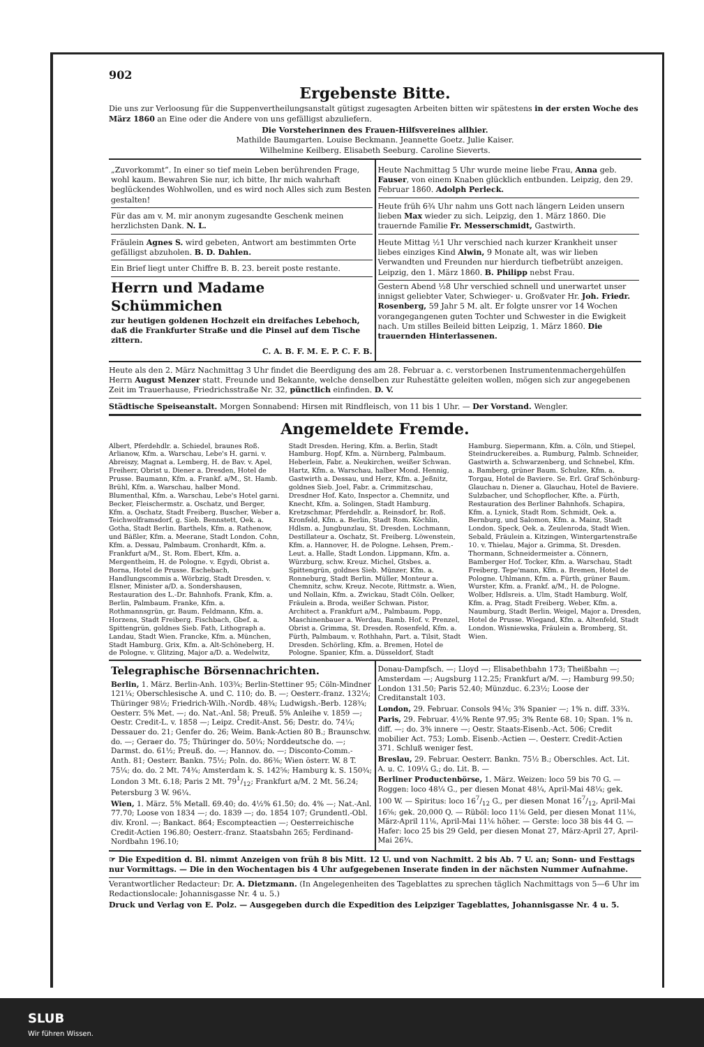902
Ergebenste Bitte.
Die uns zur Verloosung für die Suppenvertheilungsanstalt gütigst zugesagten Arbeiten bitten wir spätestens in der ersten Woche des März 1860 an Eine oder die Andere von uns gefälligst abzuliefern.
Die Vorsteherinnen des Frauen-Hilfsvereines allhier.
Mathilde Baumgarten. Louise Beckmann. Jeannette Goetz. Julie Kaiser.
Wilhelmine Keilberg. Elisabeth Seeburg. Caroline Sieverts.
„Zuvorkommt“. In einer so tief mein Leben berührenden Frage, wohl kaum. Bewahren Sie nur, ich bitte, Ihr mich wahrhaft beglückendes Wohlwollen, und es wird noch Alles sich zum Besten gestalten!
Für das am v. M. mir anonym zugesandte Geschenk meinen herzlichsten Dank. N. L.
Fräulein Agnes S. wird gebeten, Antwort am bestimmten Orte gefälligst abzuholen. B. D. Dahlen.
Ein Brief liegt unter Chiffre B. B. 23. bereit poste restante.
Herrn und Madame Schümmichen
zur heutigen goldenen Hochzeit ein dreifaches Lebehoch, daß die Frankfurter Straße und die Pinsel auf dem Tische zittern.
C. A. B. F. M. E. P. C. F. B.
Heute Nachmittag 5 Uhr wurde meine liebe Frau, Anna geb. Fauser, von einem Knaben glücklich entbunden. Leipzig, den 29. Februar 1860. Adolph Perleck.
Heute früh 6¾ Uhr nahm uns Gott nach längern Leiden unsern lieben Max wieder zu sich. Leipzig, den 1. März 1860. Die trauernde Familie Fr. Messerschmidt, Gastwirth.
Heute Mittag ½1 Uhr verschied nach kurzer Krankheit unser liebes einziges Kind Alwin, 9 Monate alt, was wir lieben Verwandten und Freunden nur hierdurch tiefbetrübt anzeigen. Leipzig, den 1. März 1860. B. Philipp nebst Frau.
Gestern Abend ½8 Uhr verschied schnell und unerwartet unser innigst geliebter Vater, Schwieger- u. Großvater Hr. Joh. Friedr. Rosenberg, 59 Jahr 5 M. alt. Er folgte unsrer vor 14 Wochen vorangegangenen guten Tochter und Schwester in die Ewigkeit nach. Um stilles Beileid bitten Leipzig, 1. März 1860. Die trauernden Hinterlassenen.
Heute als den 2. März Nachmittag 3 Uhr findet die Beerdigung des am 28. Februar a. c. verstorbenen Instrumentenmachergehülfen Herrn August Menzer statt. Freunde und Bekannte, welche denselben zur Ruhestätte geleiten wollen, mögen sich zur angegebenen Zeit im Trauerhause, Friedrichsstraße Nr. 32, pünctlich einfinden. D. V.
Städtische Speiseanstalt. Morgen Sonnabend: Hirsen mit Rindfleisch, von 11 bis 1 Uhr. — Der Vorstand. Wengler.
Angemeldete Fremde.
Albert, Pferdehdlr. a. Schiedel, braunes Roß. Arlianow, Kfm. a. Warschau, Lebe's H. garni. v. Abreiszy, Magnat a. Lemberg, H. de Bav. v. Apel, Freiherr, Obrist u. Diener a. Dresden, Hotel de Prusse. Baumann, Kfm. a. Frankf. a/M., St. Hamb. Brühl, Kfm. a. Warschau, halber Mond. Blumenthal, Kfm. a. Warschau, Lebe's Hotel garni. Becker, Fleischermstr. a. Oschatz, und Berger, Kfm. a. Oschatz, Stadt Freiberg. Buscher, Weber a. Teichwolframsdorf, g. Sieb. Bennstett, Oek. a. Gotha, Stadt Berlin. Barthels, Kfm. a. Rathenow, und Bäßler, Kfm. a. Meerane, Stadt London. Cohn, Kfm. a. Dessau, Palmbaum. Cronhardt, Kfm. a. Frankfurt a/M., St. Rom. Ebert, Kfm. a. Mergentheim, H. de Pologne. v. Egydi, Obrist a. Borna, Hotel de Prusse. Eschebach, Handlungscommis a. Wörbzig, Stadt Dresden. v. Elsner, Minister a/D. a. Sondershausen, Restauration des L.-Dr. Bahnhofs. Frank, Kfm. a. Berlin, Palmbaum. Franke, Kfm. a. Rothmannsgrün, gr. Baum. Feldmann, Kfm. a. Horzens, Stadt Freiberg. Fischbach, Gbef. a. Spittengrün, goldnes Sieb. Fath, Lithograph a. Landau, Stadt Wien. Francke, Kfm. a. München, Stadt Hamburg. Grix, Kfm. a. Alt-Schöneberg, H. de Pologne. v. Glitzing, Major a/D. a. Wedelwitz, Stadt Dresden. Hering, Kfm. a. Berlin, Stadt Hamburg. Hopf, Kfm. a. Nürnberg, Palmbaum. Heberlein, Fabr. a. Neukirchen, weißer Schwan. Hartz, Kfm. a. Warschau, halber Mond. Hennig, Gastwirth a. Dessau, und Herz, Kfm. a. Jeßnitz, goldnes Sieb. Joel, Fabr. a. Crimmitzschau, Dresdner Hof. Kato, Inspector a. Chemnitz, und Knecht, Kfm. a. Solingen, Stadt Hamburg. Kretzschmar, Pferdehdlr. a. Reinsdorf, br. Roß. Kronfeld, Kfm. a. Berlin, Stadt Rom. Köchlin, Hdlsm. a. Jungbunzlau, St. Dresden. Lochmann, Destillateur a. Oschatz, St. Freiberg. Löwenstein, Kfm. a. Hannover, H. de Pologne. Lehsen, Prem.-Leut. a. Halle, Stadt London. Lippmann, Kfm. a. Würzburg, schw. Kreuz. Michel, Gtsbes. a. Spittengrün, goldnes Sieb. Münzer, Kfm. a. Ronneburg, Stadt Berlin. Müller, Monteur a. Chemnitz, schw. Kreuz. Necote, Rittmstr. a. Wien, und Nollain, Kfm. a. Zwickau, Stadt Cöln. Oelker, Fräulein a. Broda, weißer Schwan. Pistor, Architect a. Frankfurt a/M., Palmbaum. Popp, Maschinenbauer a. Werdau, Bamb. Hof. v. Prenzel, Obrist a. Grimma, St. Dresden. Rosenfeld, Kfm. a. Fürth, Palmbaum. v. Rothhahn, Part. a. Tilsit, Stadt Dresden. Schörling, Kfm. a. Bremen, Hotel de Pologne. Spanier, Kfm. a. Düsseldorf, Stadt Hamburg. Siepermann, Kfm. a. Cöln, und Stiepel, Steindruckereibes. a. Rumburg, Palmb. Schneider, Gastwirth a. Schwarzenberg, und Schnebel, Kfm. a. Bamberg, grüner Baum. Schulze, Kfm. a. Torgau, Hotel de Baviere. Se. Erl. Graf Schönburg-Glauchau n. Diener a. Glauchau, Hotel de Baviere. Sulzbacher, und Schopflocher, Kfte. a. Fürth, Restauration des Berliner Bahnhofs. Schapira, Kfm. a. Lynick, Stadt Rom. Schmidt, Oek. a. Bernburg, und Salomon, Kfm. a. Mainz, Stadt London. Speck, Oek. a. Zeulenroda, Stadt Wien. Sebald, Fräulein a. Kitzingen, Wintergartenstraße 10. v. Thielau, Major a. Grimma, St. Dresden. Thormann, Schneidermeister a. Cönnern, Bamberger Hof. Tocker, Kfm. a. Warschau, Stadt Freiberg. Tepe'mann, Kfm. a. Bremen, Hotel de Pologne. Uhlmann, Kfm. a. Fürth, grüner Baum. Wurster, Kfm. a. Frankf. a/M., H. de Pologne. Wolber, Hdlsreis. a. Ulm, Stadt Hamburg. Wolf, Kfm. a. Prag, Stadt Freiberg. Weber, Kfm. a. Naumburg, Stadt Berlin. Weigel, Major a. Dresden, Hotel de Prusse. Wiegand, Kfm. a. Altenfeld, Stadt London. Wisniewska, Fräulein a. Bromberg, St. Wien.
Telegraphische Börsennachrichten.
Berlin, 1. März. Berlin-Anh. 103¾; Berlin-Stettiner 95; Cöln-Mindner 121¼; Oberschlesische A. und C. 110; do. B. —; Oesterr.-franz. 132¼; Thüringer 98½; Friedrich-Wilh.-Nordb. 48¾; Ludwigsh.-Berb. 128¾; Oesterr. 5% Met. —; do. Nat.-Anl. 58; Preuß. 5% Anleihe v. 1859 —; Oestr. Credit-L. v. 1858 —; Leipz. Credit-Anst. 56; Destr. do. 74¼; Dessauer do. 21; Genfer do. 26; Weim. Bank-Actien 80 B.; Braunschw. do. —; Geraer do. 75; Thüringer do. 50¼; Norddeutsche do. —; Darmst. do. 61½; Preuß. do. —; Hannov. do. —; Disconto-Comm.-Anth. 81; Oesterr. Bankn. 75½; Poln. do. 86⅜; Wien österr. W. 8 T. 75¼; do. do. 2 Mt. 74¾; Amsterdam k. S. 142⅝; Hamburg k. S. 150¾; London 3 Mt. 6.18; Paris 2 Mt. 791/12; Frankfurt a/M. 2 Mt. 56.24; Petersburg 3 W. 96¼.
Wien, 1. März. 5% Metall. 69.40; do. 4½% 61.50; do. 4% —; Nat.-Anl. 77.70; Loose von 1834 —; do. 1839 —; do. 1854 107; Grundentl.-Obl. div. Kronl. —; Bankact. 864; Escomptеactien —; Oesterreichische Credit-Actien 196.80; Oesterr.-franz. Staatsbahn 265; Ferdinand-Nordbahn 196.10;
Donau-Dampfsch. —; Lloyd —; Elisabethbahn 173; Theißbahn —; Amsterdam —; Augsburg 112.25; Frankfurt a/M. —; Hamburg 99.50; London 131.50; Paris 52.40; Münzduc. 6.23½; Loose der Creditanstalt 103.
London, 29. Februar. Consols 94⅛; 3% Spanier —; 1% n. diff. 33¾.
Paris, 29. Februar. 4½% Rente 97.95; 3% Rente 68. 10; Span. 1% n. diff. —; do. 3% innere —; Oestr. Staats-Eisenb.-Act. 506; Credit mobilier Act. 753; Lomb. Eisenb.-Actien —. Oesterr. Credit-Actien 371. Schluß weniger fest.
Breslau, 29. Februar. Oesterr. Bankn. 75½ B.; Oberschles. Act. Lit. A. u. C. 109¼ G.; do. Lit. B. —
Berliner Productenbörse, 1. März. Weizen: loco 59 bis 70 G. — Roggen: loco 48¼ G., per diesen Monat 48¼, April-Mai 48¼; gek. 100 W. — Spiritus: loco 167/12 G., per diesen Monat 167/12, April-Mai 16⅝; gek. 20,000 Q. — Rüböl: loco 11⅙ Geld, per diesen Monat 11⅙, März-April 11⅙, April-Mai 11⅙ höher. — Gerste: loco 38 bis 44 G. — Hafer: loco 25 bis 29 Geld, per diesen Monat 27, März-April 27, April-Mai 26¾.
☞ Die Expedition d. Bl. nimmt Anzeigen von früh 8 bis Mitt. 12 U. und von Nachmitt. 2 bis Ab. 7 U. an; Sonn- und Festtags nur Vormittags. — Die in den Wochentagen bis 4 Uhr aufgegebenen Inserate finden in der nächsten Nummer Aufnahme.
Verantwortlicher Redacteur: Dr. A. Dietzmann. (In Angelegenheiten des Tageblattes zu sprechen täglich Nachmittags von 5—6 Uhr im Redactionslocale: Johannisgasse Nr. 4 u. 5.)
Druck und Verlag von E. Polz. — Ausgegeben durch die Expedition des Leipziger Tageblattes, Johannisgasse Nr. 4 u. 5.
SLUB
Wir führen Wissen.